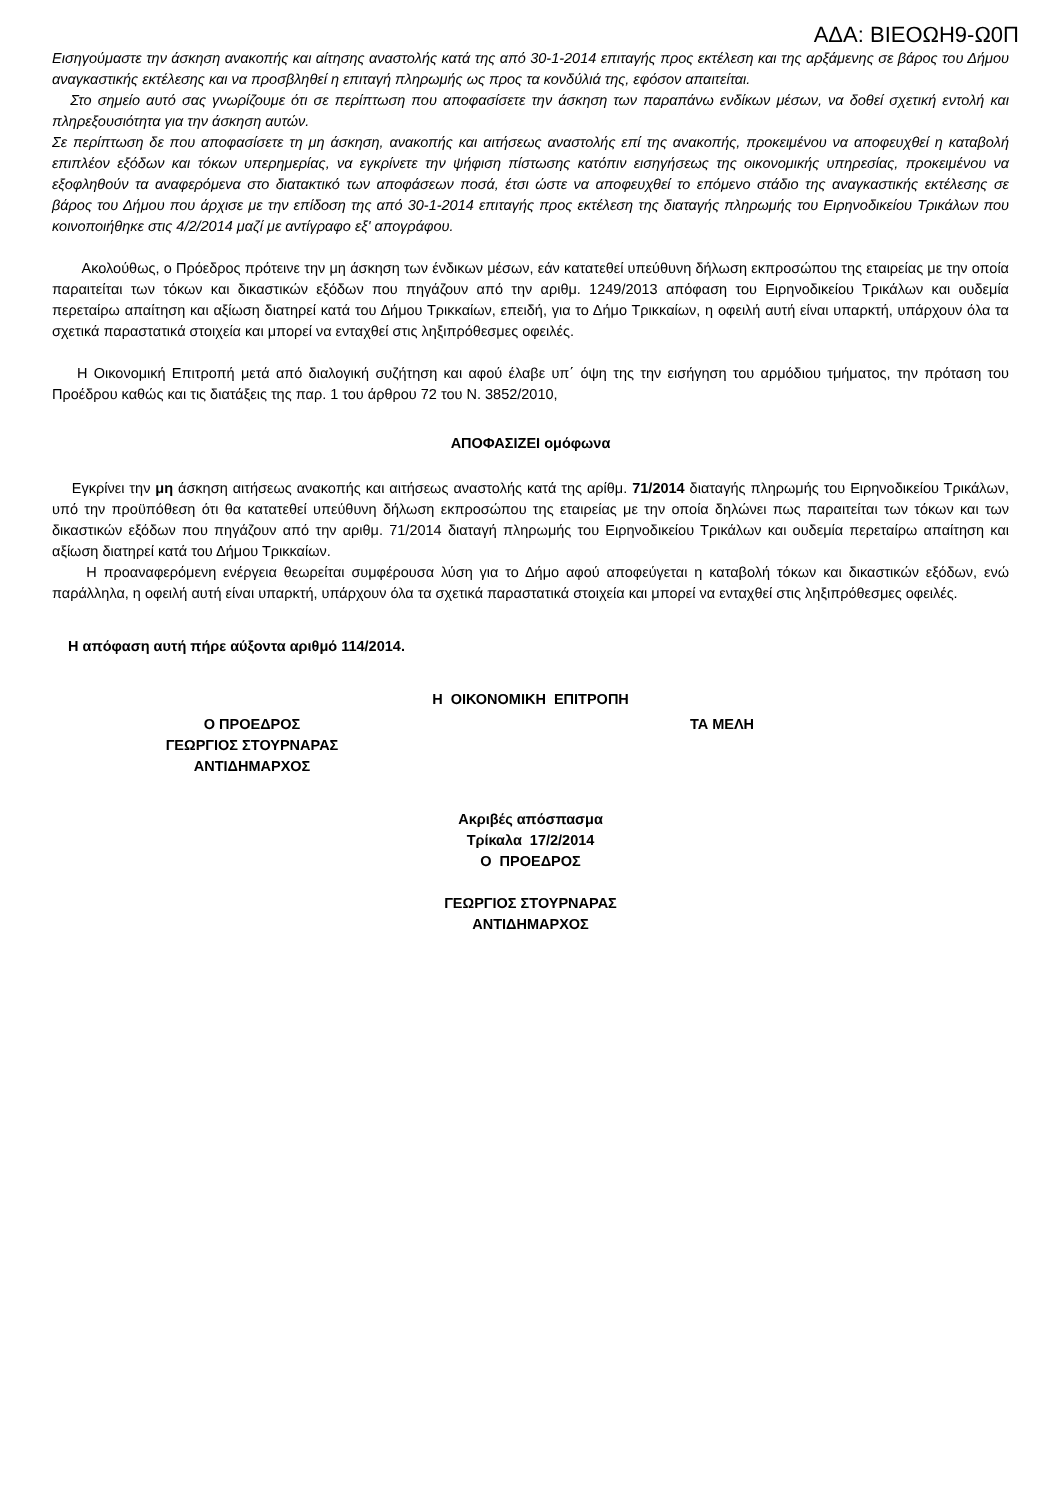ΑΔΑ: ΒΙΕΟΩΗ9-Ω0Π
Εισηγούμαστε την άσκηση ανακοπής και αίτησης αναστολής κατά της από 30-1-2014 επιταγής προς εκτέλεση και της αρξάμενης σε βάρος του Δήμου αναγκαστικής εκτέλεσης και να προσβληθεί η επιταγή πληρωμής ως προς τα κονδύλιά της, εφόσον απαιτείται.
Στο σημείο αυτό σας γνωρίζουμε ότι σε περίπτωση που αποφασίσετε την άσκηση των παραπάνω ενδίκων μέσων, να δοθεί σχετική εντολή και πληρεξουσιότητα για την άσκηση αυτών.
Σε περίπτωση δε που αποφασίσετε τη μη άσκηση, ανακοπής και αιτήσεως αναστολής επί της ανακοπής, προκειμένου να αποφευχθεί η καταβολή επιπλέον εξόδων και τόκων υπερημερίας, να εγκρίνετε την ψήφιση πίστωσης κατόπιν εισηγήσεως της οικονομικής υπηρεσίας, προκειμένου να εξοφληθούν τα αναφερόμενα στο διατακτικό των αποφάσεων ποσά, έτσι ώστε να αποφευχθεί το επόμενο στάδιο της αναγκαστικής εκτέλεσης σε βάρος του Δήμου που άρχισε με την επίδοση της από 30-1-2014 επιταγής προς εκτέλεση της διαταγής πληρωμής του Ειρηνοδικείου Τρικάλων που κοινοποιήθηκε στις 4/2/2014 μαζί με αντίγραφο εξ' απογράφου.
Ακολούθως, ο Πρόεδρος πρότεινε την μη άσκηση των ένδικων μέσων, εάν κατατεθεί υπεύθυνη δήλωση εκπροσώπου της εταιρείας με την οποία παραιτείται των τόκων και δικαστικών εξόδων που πηγάζουν από την αριθμ. 1249/2013 απόφαση του Ειρηνοδικείου Τρικάλων και ουδεμία περεταίρω απαίτηση και αξίωση διατηρεί κατά του Δήμου Τρικκαίων, επειδή, για το Δήμο Τρικκαίων, η οφειλή αυτή είναι υπαρκτή, υπάρχουν όλα τα σχετικά παραστατικά στοιχεία και μπορεί να ενταχθεί στις ληξιπρόθεσμες οφειλές.
Η Οικονομική Επιτροπή μετά από διαλογική συζήτηση και αφού έλαβε υπ΄ όψη της την εισήγηση του αρμόδιου τμήματος, την πρόταση του Προέδρου καθώς και τις διατάξεις της παρ. 1 του άρθρου 72 του Ν. 3852/2010,
ΑΠΟΦΑΣΙΖΕΙ ομόφωνα
Εγκρίνει την μη άσκηση αιτήσεως ανακοπής και αιτήσεως αναστολής κατά της αρίθμ. 71/2014 διαταγής πληρωμής του Ειρηνοδικείου Τρικάλων, υπό την προϋπόθεση ότι θα κατατεθεί υπεύθυνη δήλωση εκπροσώπου της εταιρείας με την οποία δηλώνει πως παραιτείται των τόκων και των δικαστικών εξόδων που πηγάζουν από την αριθμ. 71/2014 διαταγή πληρωμής του Ειρηνοδικείου Τρικάλων και ουδεμία περεταίρω απαίτηση και αξίωση διατηρεί κατά του Δήμου Τρικκαίων.
Η προαναφερόμενη ενέργεια θεωρείται συμφέρουσα λύση για το Δήμο αφού αποφεύγεται η καταβολή τόκων και δικαστικών εξόδων, ενώ παράλληλα, η οφειλή αυτή είναι υπαρκτή, υπάρχουν όλα τα σχετικά παραστατικά στοιχεία και μπορεί να ενταχθεί στις ληξιπρόθεσμες οφειλές.
Η απόφαση αυτή πήρε αύξοντα αριθμό 114/2014.
Η ΟΙΚΟΝΟΜΙΚΗ ΕΠΙΤΡΟΠΗ
Ο ΠΡΟΕΔΡΟΣ
ΓΕΩΡΓΙΟΣ ΣΤΟΥΡΝΑΡΑΣ
ΑΝΤΙΔΗΜΑΡΧΟΣ
ΤΑ ΜΕΛΗ
Ακριβές απόσπασμα
Τρίκαλα 17/2/2014
Ο ΠΡΟΕΔΡΟΣ
ΓΕΩΡΓΙΟΣ ΣΤΟΥΡΝΑΡΑΣ
ΑΝΤΙΔΗΜΑΡΧΟΣ